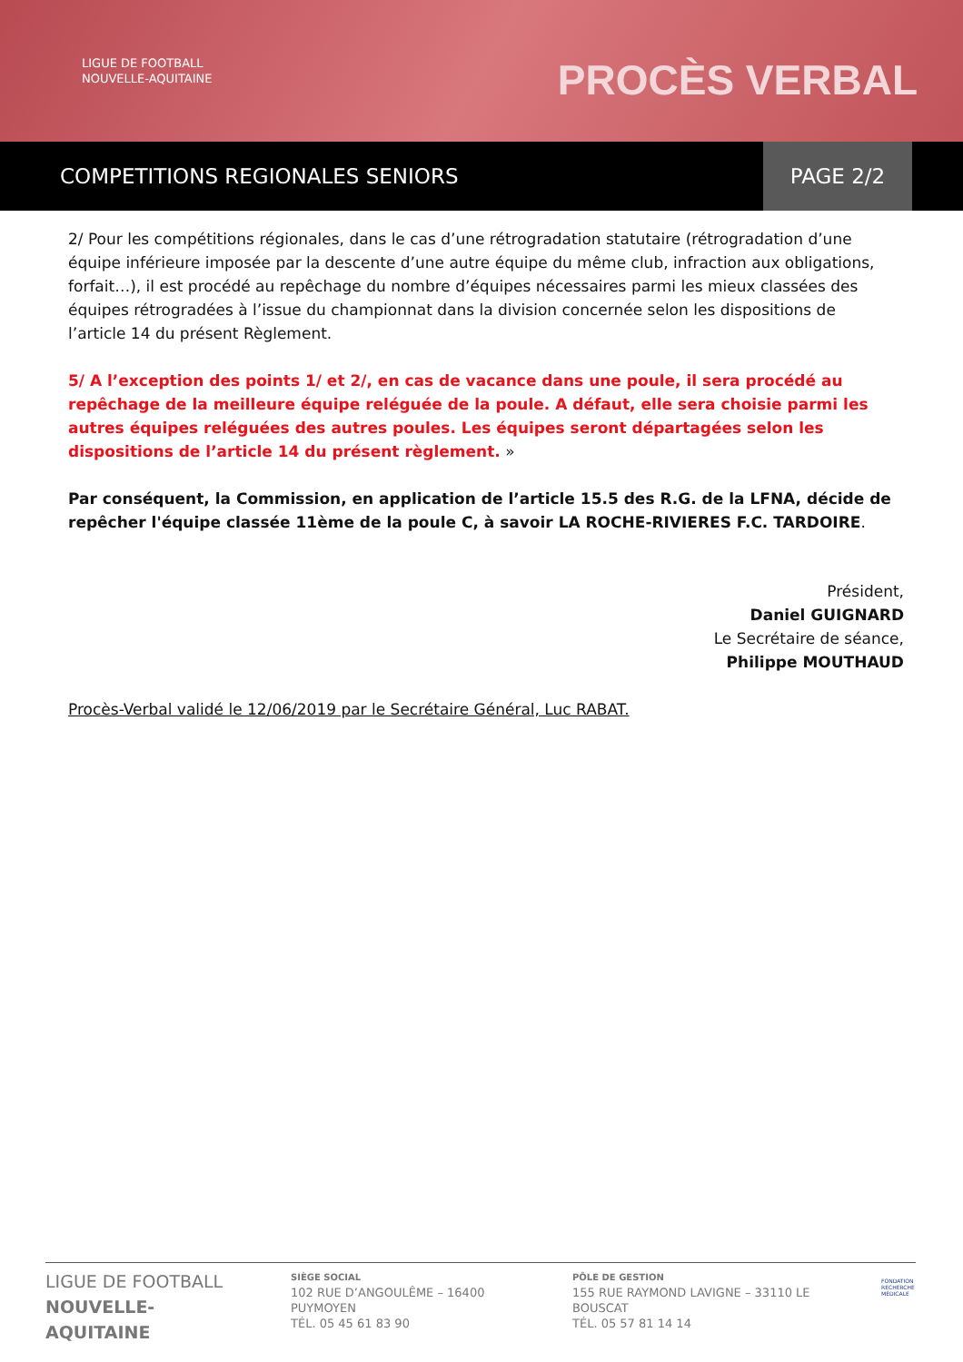LIGUE DE FOOTBALL
NOUVELLE-AQUITAINE
PROCÈS VERBAL
COMPETITIONS REGIONALES SENIORS
PAGE 2/2
2/ Pour les compétitions régionales, dans le cas d’une rétrogradation statutaire (rétrogradation d’une équipe inférieure imposée par la descente d’une autre équipe du même club, infraction aux obligations, forfait…), il est procédé au repêchage du nombre d’équipes nécessaires parmi les mieux classées des équipes rétrogradées à l’issue du championnat dans la division concernée selon les dispositions de l’article 14 du présent Règlement.
5/ A l’exception des points 1/ et 2/, en cas de vacance dans une poule, il sera procédé au repêchage de la meilleure équipe reléguée de la poule. A défaut, elle sera choisie parmi les autres équipes reléguées des autres poules. Les équipes seront départagées selon les dispositions de l’article 14 du présent règlement. »
Par conséquent, la Commission, en application de l’article 15.5 des R.G. de la LFNA, décide de repêcher l'équipe classée 11ème de la poule C, à savoir LA ROCHE-RIVIERES F.C. TARDOIRE.
Président,
Daniel GUIGNARD
Le Secrétaire de séance,
Philippe MOUTHAUD
Procès-Verbal validé le 12/06/2019 par le Secrétaire Général, Luc RABAT.
LIGUE DE FOOTBALL
NOUVELLE-AQUITAINE
SIÈGE SOCIAL
102 RUE D’ANGOULÊME – 16400 PUYMOYEN
TÉL. 05 45 61 83 90
PÔLE DE GESTION
155 RUE RAYMOND LAVIGNE – 33110 LE BOUSCAT
TÉL. 05 57 81 14 14
FONDATION
RECHERCHE
MÉDICALE